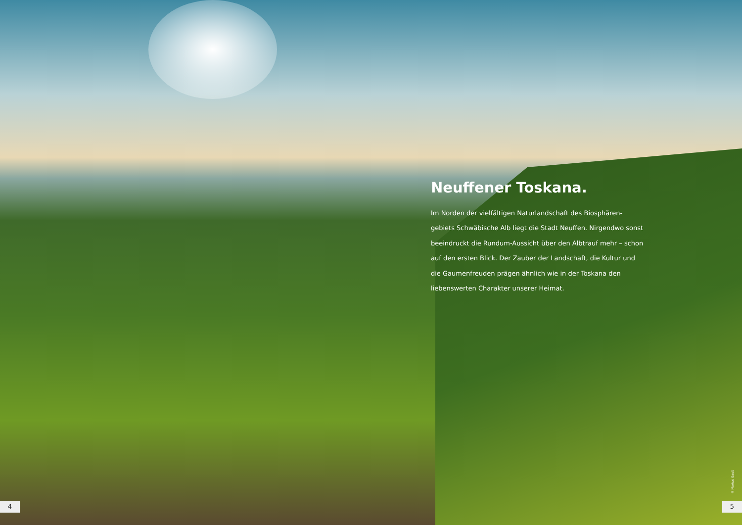Neuffener Toskana.
Im Norden der vielfältigen Naturlandschaft des Biosphären-gebiets Schwäbische Alb liegt die Stadt Neuffen. Nirgendwo sonst beeindruckt die Rundum-Aussicht über den Albtrauf mehr – schon auf den ersten Blick. Der Zauber der Landschaft, die Kultur und die Gaumenfreuden prägen ähnlich wie in der Toskana den liebenswerten Charakter unserer Heimat.
4
© Markus Gauß
5